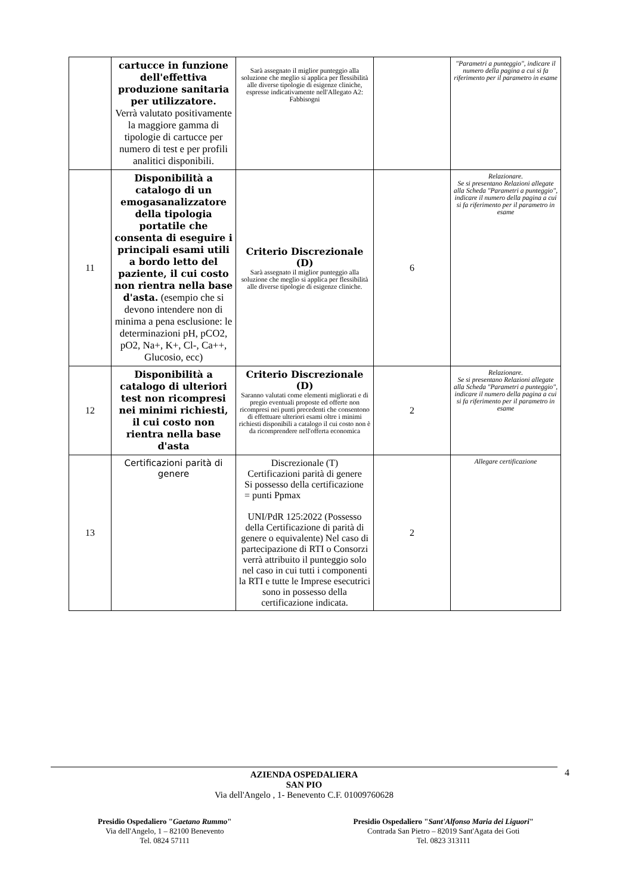| | cartucce in funzione dell'effettiva produzione sanitaria per utilizzatore. Verrà valutato positivamente la maggiore gamma di tipologie di cartucce per numero di test e per profili analitici disponibili. | Sarà assegnato il miglior punteggio alla soluzione che meglio si applica per flessibilità alle diverse tipologie di esigenze cliniche, espresse indicativamente nell'Allegato A2: Fabbisogni | | "Parametri a punteggio", indicare il numero della pagina a cui si fa riferimento per il parametro in esame |
| 11 | Disponibilità a catalogo di un emogasanalizzatore della tipologia portatile che consenta di eseguire i principali esami utili a bordo letto del paziente, il cui costo non rientra nella base d'asta. (esempio che si devono intendere non di minima a pena esclusione: le determinazioni pH, pCO2, pO2, Na+, K+, Cl-, Ca++, Glucosio, ecc) | Criterio Discrezionale (D) Sarà assegnato il miglior punteggio alla soluzione che meglio si applica per flessibilità alle diverse tipologie di esigenze cliniche. | 6 | Relazionare. Se si presentano Relazioni allegate alla Scheda "Parametri a punteggio", indicare il numero della pagina a cui si fa riferimento per il parametro in esame |
| 12 | Disponibilità a catalogo di ulteriori test non ricompresi nei minimi richiesti, il cui costo non rientra nella base d'asta | Criterio Discrezionale (D) Saranno valutati come elementi migliorati e di pregio eventuali proposte ed offerte non ricompresi nei punti precedenti che consentono di effettuare ulteriori esami oltre i minimi richiesti disponibili a catalogo il cui costo non è da ricomprendere nell'offerta economica | 2 | Relazionare. Se si presentano Relazioni allegate alla Scheda "Parametri a punteggio", indicare il numero della pagina a cui si fa riferimento per il parametro in esame |
| 13 | Certificazioni parità di genere | Discrezionale (T) Certificazioni parità di genere Si possesso della certificazione = punti Ppmax UNI/PdR 125:2022 (Possesso della Certificazione di parità di genere o equivalente) Nel caso di partecipazione di RTI o Consorzi verrà attribuito il punteggio solo nel caso in cui tutti i componenti la RTI e tutte le Imprese esecutrici sono in possesso della certificazione indicata. | 2 | Allegare certificazione |
4 AZIENDA OSPEDALIERA
SAN PIO
Via dell'Angelo , 1- Benevento C.F. 01009760628
Presidio Ospedaliero "Gaetano Rummo"
Via dell'Angelo, 1 – 82100 Benevento
Tel. 0824 57111
Presidio Ospedaliero "Sant'Alfonso Maria dei Liguori"
Contrada San Pietro – 82019 Sant'Agata dei Goti
Tel. 0823 313111